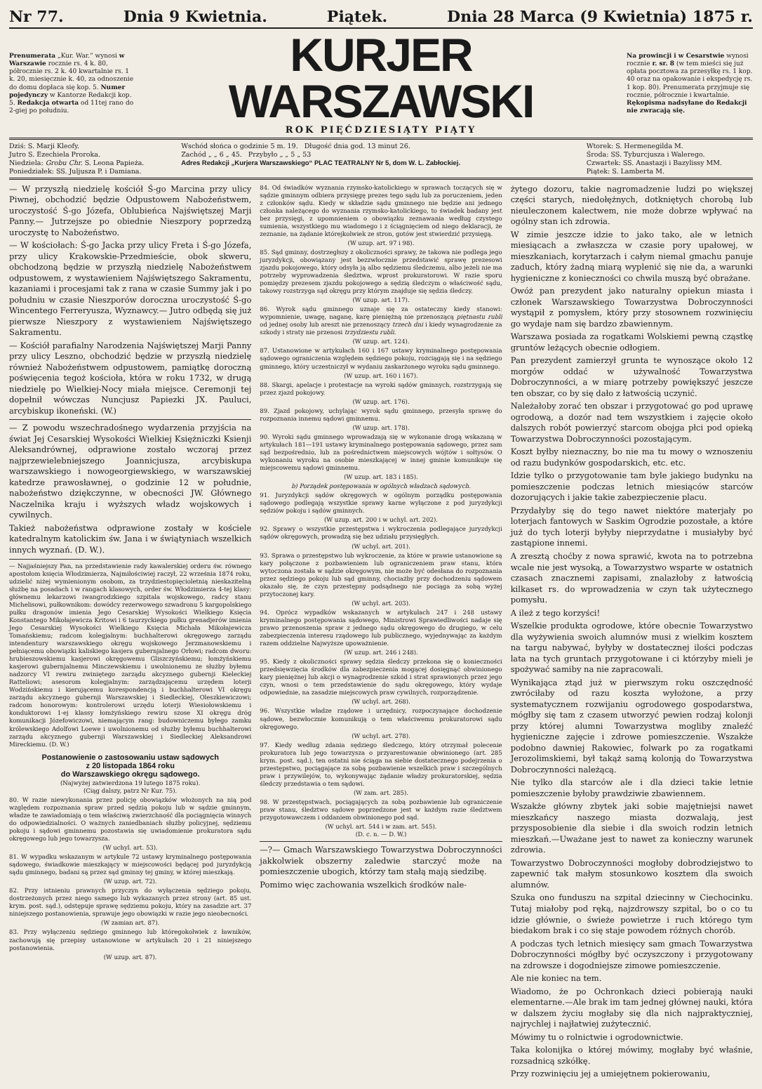Nr 77. Dnia 9 Kwietnia. Piątek. Dnia 28 Marca (9 Kwietnia) 1875 r.
Prenumerata „Kur. War.“ wynosi w Warszawie rocznie rs. 4 k. 80, półrocznie rs. 2 k. 40 kwartalnie rs. 1 k. 20, miesięcznie k. 40, za odnoszenie do domu dopłaca się kop. 5. Numer pojedynczy w Kantorze Redakcji kop. 5. Redakcja otwarta od 11tej rano do 2-giej po południu.
KURJER WARSZAWSKI
ROK PIĘĆDZIESIĄTY PIĄTY
Na prowincji i w Cesarstwie wynosi rocznie r. sr. 8 (w tem mieści się już opłata pocztowa za przesyłkę rs. 1 kop. 40 oraz na opakowanie i ekspedycję rs. 1 kop. 80). Prenumerata przyjmuje się rocznie, półrocznie i kwartalnie. Rękopisma nadsyłane do Redakcji nie zwracają się.
Dziś: S. Marji Kleofy.
Jutro S. Ezechiela Proroka.
Niedziela: Grobu Chr. S. Leona Papieża.
Poniedziałek: SS. Juljusza P. i Damiana.
Wschód słońca o godzinie 5 m. 19. Długość dnia god. 13 minut 26.
Zachód „ „ 6 „ 45. Przybyło „ „ 5 „ 53
Adres Redakcji „Kurjera Warszawskiego“ PLAC TEATRALNY Nr 5, dom W. L. Zabłockiej.
Wtorek: S. Hermenegilda M.
Środa: SS. Tyburcjusza i Walerego.
Czwartek: SS. Anastazji i Bazylissy MM.
Piątek: S. Lamberta M.
— W przyszłą niedzielę kościół Ś-go Marcina przy ulicy Piwnej, obchodzić będzie Odpustowem Nabożeństwem, uroczystość Ś-go Józefa, Oblubieńca Najświętszej Marji Panny.— Jutrzejsze po obiednie Nieszpory poprzedzą uroczystę to Nabożeństwo.
— W kościołach: Ś-go Jacka przy ulicy Freta i Ś-go Józefa, przy ulicy Krakowskie-Przedmieście, obok skweru, obchodzoną będzie w przyszłą niedzielę Nabożeństwem odpustowem, z wystawieniem Najświętszego Sakramentu, kazaniami i procesjami tak z rana w czasie Summy jak i po południu w czasie Nieszporów doroczna uroczystość Ś-go Wincentego Ferreryusza, Wyznawcy.— Jutro odbędą się już pierwsze Nieszpory z wystawieniem Najświętszego Sakramentu.
— Kościół parafialny Narodzenia Najświętszej Marji Panny przy ulicy Leszno, obchodzić będzie w przyszłą niedzielę również Nabożeństwem odpustowem, pamiątkę doroczną poświęcenia tegoż kościoła, która w roku 1732, w drugą niedzielę po Wielkiej-Nocy miała miejsce. Ceremonji tej dopełnił wówczas Nuncjusz Papiezki JX. Pauluci, arcybiskup ikoneński. (W.)
— Z powodu wszechradośnego wydarzenia przyjścia na świat Jej Cesarskiej Wysokości Wielkiej Księżniczki Ksienji Aleksandrównej, odprawione zostało wczoraj przez najprzewielebniejszego Joannicjusza, arcybiskupa warszawskiego i nowogeorgiewskiego, w warszawskiej katedrze prawosławnej, o godzinie 12 w południe, nabożeństwo dziękczynne, w obecności JW. Głównego Naczelnika kraju i wyższych władz wojskowych i cywilnych.
Takież nabożeństwa odprawione zostały w kościele katedralnym katolickim św. Jana i w świątyniach wszelkich innych wyznań. (D. W.).
— Najjaśniejszy Pan, na przedstawienie rady kawalerskiej orderu św. równego apostołom księcia Włodzimierza, Najmiłościwiej raczył, 22 września 1874 roku, udzielić niżej wymienionym osobom, za trzydziestopięcioletnią nieskazitelną służbę na posadach i w rangach klasowych, order św. Włodzimierza 4-tej klasy: głównemu lekarzowi iwangrodzkiego szpitala wojskowego, radcy stanu Michelisowi, pułkownikom: dowódcy rezerwowego szwadronu 5 kargopolskiego pułku dragonów imienia Jego Cesarskiej Wysokości Wielkiego Księcia Konstantego Mikołajewicza Kritowi i 6 taurzyckiego pułku grenadjerów imienia Jego Cesarskiej Wysokości Wielkiego Księcia Michała Mikołajewicza Tomańskiemu; radcom kolegjalnym: buchhalterowi okręgowego zarządu intendentury warszawskiego okręgu wojskowego Jerzmanowskiemu i pełniącemu obowiązki kaliskiego kasjera gubernjalnego Orłowi; radcom dworu: hrubieszowskiemu kasjerowi okręgowemu Gliszczyńskiemu; łomżyńskiemu kasjerowi gubernjalnemu Minczewskiemu i uwolnionemu ze służby byłemu nadzorcy VI rewiru zwiniętego zarządu akcyznego gubernji Kieleckiej Ratteliowi; asesorom kolegjalnym: zarządzającemu urzędem loterji Wodzińskiemu i kierującemu korespondencją i buchhalterowi VI okręgu zarządu akcyznego gubernji Warszawskiej i Siedleckiej, Oleszkiewiczowi; radcom honorowym: kontrolerowi urzędu loterji Wiesiołowskiemu i konduktorowi 1-ej klassy łomżyńskiego rewiru szose XI okręgu dróg komunikacji Józefowiczowi, niemającym rang: budowniczemu byłego zamku królewskiego Adolfowi Loewe i uwolnionemu od służby byłemu buchhalterowi zarządu akcyznego gubernji Warszawskiej i Siedleckiej Aleksandrowi Mireckiemu. (D. W.)
Postanowienie o zastosowaniu ustaw sądowych
z 20 listopada 1864 roku
do Warszawskiego okręgu sądowego.
(Najwyżej zatwierdzona 19 lutego 1875 roku).
(Ciąg dalszy, patrz Nr Kur. 75).
80. W razie niewykonania przez policję obowiązków włożonych na nią pod względem rozpoznania spraw przed sędzią pokoju lub w sądzie gminnym, władze te zawiadomiają o tem właściwą zwierzchność dla pociągnięcia winnych do odpowiedzialności. O ważnych zaniedbaniach służby policyjnej, sędziemu pokoju i sądowi gminnemu pozostawia się uwiadomienie prokuratora sądu okręgowego lub jego towarzysza.
(W uchyl. art. 53).
81. W wypadku wskazanym w artykule 72 ustawy kryminalnego postępowania sądowego, świadkowie mieszkający w miejscowości będącej pod juryzdykcją sądu gminnego, badani są przez sąd gminny tej gminy, w której mieszkają.
(W uzup. art. 72).
82. Przy istnieniu prawnych przyczyn do wyłączenia sędziego pokoju, dostrzeżonych przez niego samego lub wykazanych przez strony (art. 85 ust. krym. post. sąd.), odstępuje sprawę sędziemu pokoju, który na zasadzie art. 37 niniejszego postanowienia, sprawuje jego obowiązki w razie jego nieobecności.
(W zamian art. 87).
83. Przy wyłączeniu sędziego gminnego lub któregokolwiek z ławników, zachowują się przepisy ustanowione w artykułach 20 i 21 niniejszego postanowienia.
(W uzup. art. 87).
84. Od świadków wyznania rzymsko-katolickiego w sprawach toczących się w sądzie gminnym odbiera przysięgę prezes tego sądu lub za poruczeniem, jeden z członków sądu. Kiedy w składzie sądu gminnego nie będzie ani jednego członka należącego do wyznania rzymsko-katolickiego, to świadek badany jest bez przysięgi, z upomnieniem o obowiązku zeznawania według czystego sumienia, wszystkiego mu wiadomego i z ściągnięciem od niego deklaracji, że zeznanie, na żądanie którejkolwiek ze stron, gotów jest stwierdzić przysięgą.
(W uzup. art. 97 i 98).
85. Sąd gminny, dostrzegłszy z okoliczności sprawy, że takowa nie podlega jego juryzdykcji, obowiązany jest bezzwłocznie przedstawić sprawę prezesowi zjazdu pokojowego, który odsyła ją albo sędziemu śledczemu, albo jeżeli nie ma potrzeby wyprowadzenia śledztwa, wprost prokuratorowi. W razie sporu pomiędzy prezesem zjazdu pokojowego a sędzią śledczym o właściwość sądu, takowy rozstrzyga sąd okręgu przy którym znajduje się sędzia śledczy.
(W uzup. art. 117).
86. Wyrok sądu gminnego uznaje się za ostateczny kiedy stanowi: wypomnienie, uwagę, naganę, karę pieniężną nie przenoszącą piętnastu rubli od jednej osoby lub areszt nie przenoszący trzech dni i kiedy wynagrodzenie za szkody i straty nie przenosi trzydziestu rubli.
(W uzup. art. 124).
87. Ustanowione w artykułach 160 i 167 ustawy kryminalnego postępowania sądowego ograniczenia względem sędziego pokoju, rozciągają się i na sędziego gminnego, który uczestniczył w wydaniu zaskarżonego wyroku sądu gminnego.
(W uzup. art. 160 i 167).
88. Skargi, apelacje i protestacje na wyroki sądów gminnych, rozstrzygają się przez zjazd pokojowy.
(W uzup. art. 176).
89. Zjazd pokojowy, uchylając wyrok sądu gminnego, przesyła sprawę do rozpoznania innemu sądowi gminnemu.
(W uzup. art. 178).
90. Wyroki sądu gminnego wprowadzają się w wykonanie drogą wskazaną w artykułach 181—191 ustawy kryminalnego postępowania sądowego, przez sam sąd bezpośrednio, lub za pośrednictwem miejscowych wójtów i sołtysów. O wykonaniu wyroku na osobie mieszkającej w innej gminie komunikuje się miejscowemu sądowi gminnemu.
(W uzup. art. 183 i 185).
b) Porządek postępowania w ogólnych władzach sądowych.
91. Juryzdykcji sądów okręgowych w ogólnym porządku postępowania sądowego podlegają wszystkie sprawy karne wyłączone z pod juryzdykcji sędziów pokoju i sądów gminnych.
(W uzup. art. 200 i w uchyl. art. 202).
92. Sprawy o wszystkie przestępstwa i wykroczenia podlegające juryzdykcji sądów okręgowych, prowadzą się bez udziału przysięgłych.
(W uchyl. art. 201).
93. Sprawa o przestępstwo lub wykroczenie, za które w prawie ustanowione są kary połączone z pozbawieniem lub ograniczeniem praw stanu, która wytoczona została w sądzie okręgowym, nie może być odesłana do rozpoznania przez sędziego pokoju lub sąd gminny, chociażby przy dochodzeniu sądowem okazało się, że czyn przestępny podsądnego nie pociąga za sobą wyżej przytoczonej kary.
(W uchyl. art. 203).
94. Oprócz wypadków wskazanych w artykułach 247 i 248 ustawy kryminalnego postępowania sądowego, Ministrowi Sprawiedliwości nadaje się prawo przenoszenia spraw z jednego sądu okręgowego do drugiego, w celu zabezpieczenia interesu rządowego lub publicznego, wyjednywając za każdym razem oddzielne Najwyższe upoważnienie.
(W uzup. art. 246 i 248).
95. Kiedy z okoliczności sprawy sędzia śledczy przekona się o konieczności przedsięwzięcia środków dla zabezpieczenia mogącej dosięgnąć obwinionego kary pieniężnej lub akcji o wynagrodzenie szkód i strat sprawionych przez jego czyn, wnosi o tem przedstawienie do sądu okręgowego, który wydaje odpowiednie, na zasadzie miejscowych praw cywilnych, rozporządzenie.
(W uchyl. art. 268).
96. Wszystkie władze rządowe i urzędnicy, rozpoczynające dochodzenie sądowe, bezwłocznie komunikują o tem właściwemu prokuratorowi sądu okręgowego.
(W uchyl. art. 278).
97. Kiedy według zdania sędziego śledczego, który otrzymał polecenie prokuratora lub jego towarzysza o przyarestowanie obwinionego (art. 285 krym. post. sąd.), ten ostatni nie ściąga na siebie dostatecznego podejrzenia o przestępstwo, pociągające za sobą pozbawienie wszelkich praw i szczególnych praw i przywilejów, to, wykonywając żądanie władzy prokuratorskiej, sędzia śledczy przedstawia o tem sądowi.
(W zam. art. 285).
98. W przestępstwach, pociągających za sobą pozbawienie lub ograniczenie praw stanu, śledztwo sądowe poprzedzone jest w każdym razie śledztwem przygotowawczem i oddaniem obwinionego pod sąd.
(W uchyl. art. 544 i w zam. art. 545).
(D. c. n. — D. W.)
—?— Gmach Warszawskiego Towarzystwa Dobroczynności jakkolwiek obszerny zaledwie starczyć może na pomieszczenie ubogich, którzy tam stałą mają siedzibę.
Pomimo więc zachowania wszelkich środków nale-
żytego dozoru, takie nagromadzenie ludzi po większej części starych, niedołężnych, dotkniętych chorobą lub nieuleczonem kalectwem, nie może dobrze wpływać na ogólny stan ich zdrowia.
W zimie jeszcze idzie to jako tako, ale w letnich miesiącach a zwłaszcza w czasie pory upałowej, w mieszkaniach, korytarzach i całym niemal gmachu panuje zaduch, który żadną miarą wyplenić się nie da, a warunki hygieniczne z konieczności co chwila muszą być obrażane.
Owóż pan prezydent jako naturalny opiekun miasta i członek Warszawskiego Towarzystwa Dobroczynności wystąpił z pomysłem, który przy stosownem rozwinięciu go wydaje nam się bardzo zbawiennym.
Warszawa posiada za rogatkami Wolskiemi pewną cząstkę gruntów leżących obecnie odłogiem.
Pan prezydent zamierzył grunta te wynoszące około 12 morgów oddać w używalność Towarzystwa Dobroczynności, a w miarę potrzeby powiększyć jeszcze ten obszar, co by się dało z łatwością uczynić.
Należałoby zorać ten obszar i przygotować go pod uprawę ogrodową, a dozór nad tem wszystkiem i zajęcie około dalszych robót powierzyć starcom obojga płci pod opieką Towarzystwa Dobroczynności pozostającym.
Koszt byłby nieznaczny, bo nie ma tu mowy o wznoszeniu od razu budynków gospodarskich, etc. etc.
Idzie tylko o przygotowanie tam byle jakiego budynku na pomieszczenie podczas letnich miesiąców starców dozorujących i jakie takie zabezpieczenie placu.
Przydałyby się do tego nawet niektóre materjały po loterjach fantowych w Saskim Ogrodzie pozostałe, a które już do tych loterji byłyby nieprzydatne i musiałyby być zastąpione innemi.
A zresztą choćby z nowa sprawić, kwota na to potrzebna wcale nie jest wysoką, a Towarzystwo wsparte w ostatnich czasach znacznemi zapisami, znalazłoby z łatwością kilkaset rs. do wprowadzenia w czyn tak użytecznego pomysłu.
A ileż z tego korzyści!
Wszelkie produkta ogrodowe, które obecnie Towarzystwo dla wyżywienia swoich alumnów musi z wielkim kosztem na targu nabywać, byłyby w dostatecznej ilości podczas lata na tych gruntach przygotowane i ci którzyby mieli je spożywać samiby na nie zapracowali.
Wynikająca ztąd już w pierwszym roku oszczędność zwróciłaby od razu koszta wyłożone, a przy systematycznem rozwijaniu ogrodowego gospodarstwa, mógłby się tam z czasem utworzyć pewien rodzaj kolonji przy której alumni Towarzystwa mogliby znaleźć hygieniczne zajęcie i zdrowe pomieszczenie. Wszakże podobno dawniej Rakowiec, folwark po za rogatkami Jerozolimskiemi, był takąż samą kolonją do Towarzystwa Dobroczynności należącą.
Nie tylko dla starców ale i dla dzieci takie letnie pomieszczenie byłoby prawdziwie zbawiennem.
Wszakże główny zbytek jaki sobie majętniejsi nawet mieszkańcy naszego miasta dozwalają, jest przysposobienie dla siebie i dla swoich rodzin letnich mieszkań.—Uważane jest to nawet za konieczny warunek zdrowia.
Towarzystwo Dobroczynności mogłoby dobrodziejstwo to zapewnić tak małym stosunkowo kosztem dla swoich alumnów.
Szuka ono funduszu na szpital dziecinny w Ciechocinku. Tutaj miałoby pod ręką, najzdrowszy szpital, bo o co tu idzie głównie, o świeże powietrze i ruch którego tym biedakom brak i co się staje powodem różnych chorób.
A podczas tych letnich miesięcy sam gmach Towarzystwa Dobroczynności mógłby być oczyszczony i przygotowany na zdrowsze i dogodniejsze zimowe pomieszczenie.
Ale nie koniec na tem.
Wiadomo, że po Ochronkach dzieci pobierają nauki elementarne.—Ale brak im tam jednej głównej nauki, która w dalszem życiu mogłaby się dla nich najpraktyczniej, najrychlej i najłatwiej zużytecznić.
Mówimy tu o rolnictwie i ogrodownictwie.
Taka kolonijka o której mówimy, mogłaby być właśnie, rozsadnicą szkółkę.
Przy rozwinięciu jej a umiejętnem pokierowaniu,